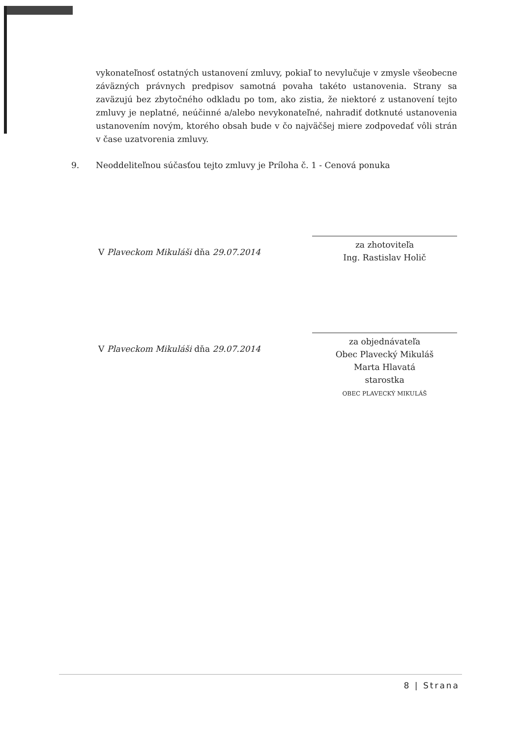vykonateľnosť ostatných ustanovení zmluvy, pokiaľ to nevylučuje v zmysle všeobecne záväzných právnych predpisov samotná povaha takéto ustanovenia. Strany sa zaväzujú bez zbytočného odkladu po tom, ako zistia, že niektoré z ustanovení tejto zmluvy je neplatné, neúčinné a/alebo nevykonateľné, nahradiť dotknuté ustanovenia ustanovením novým, ktorého obsah bude v čo najväčšej miere zodpovedať vôli strán v čase uzatvorenia zmluvy.
9. Neoddeliteľnou súčasťou tejto zmluvy je Príloha č. 1 - Cenová ponuka
V Plaveckom Mikuláši dňa 29.07.2014
za zhotoviteľa
Ing. Rastislav Holič
V Plaveckom Mikuláši dňa 29.07.2014
za objednávateľa
Obec Plavecký Mikuláš
Marta Hlavatá
starostka
OBEC PLAVECKÝ MIKULÁŠ
8 | Strana